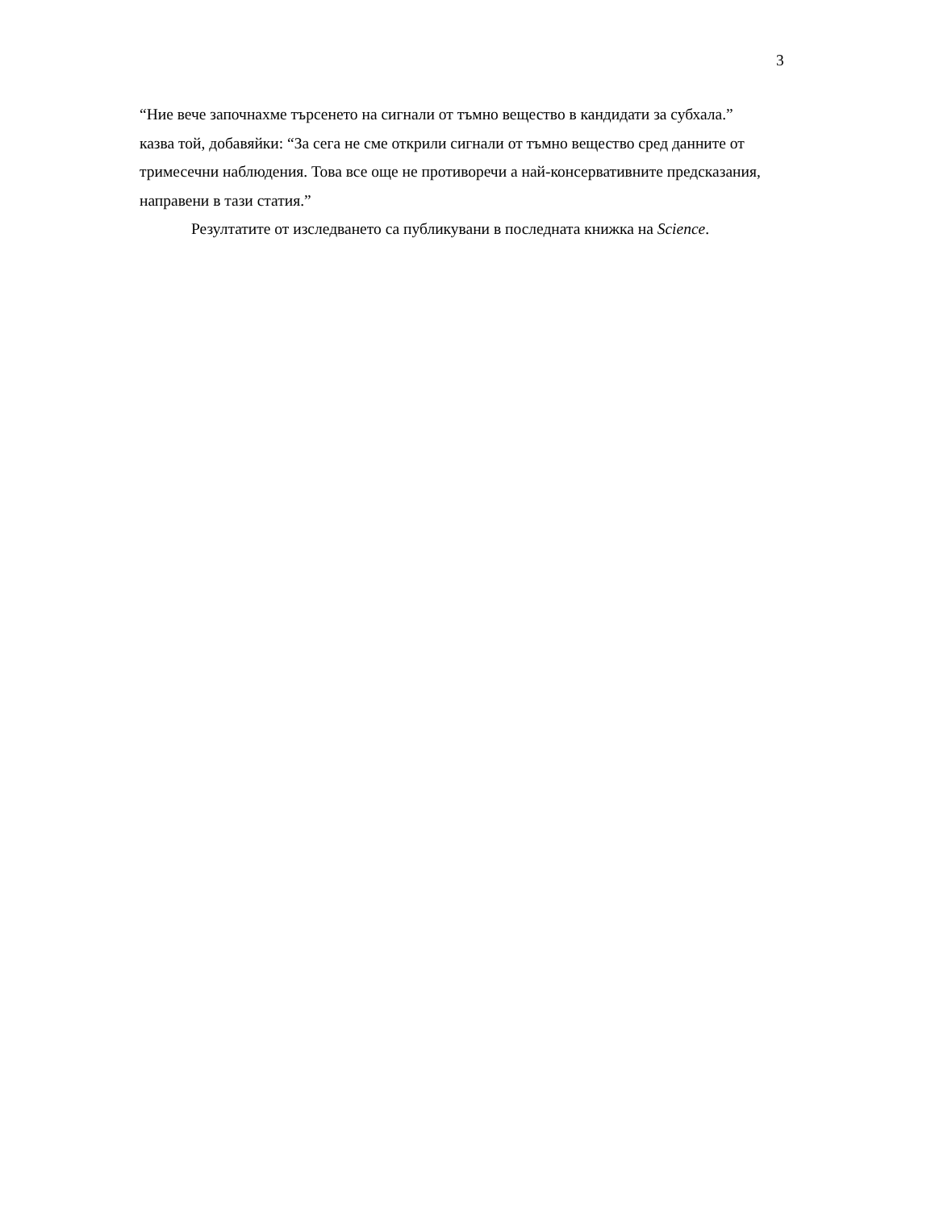3
“Ние вече започнахме търсенето на сигнали от тъмно вещество в кандидати за субхала.” казва той, добавяйки: “За сега не сме открили сигнали от тъмно вещество сред данните от тримесечни наблюдения. Това все още не противоречи а най-консервативните предсказания, направени в тази статия.”
Резултатите от изследването са публикувани в последната книжка на Science.